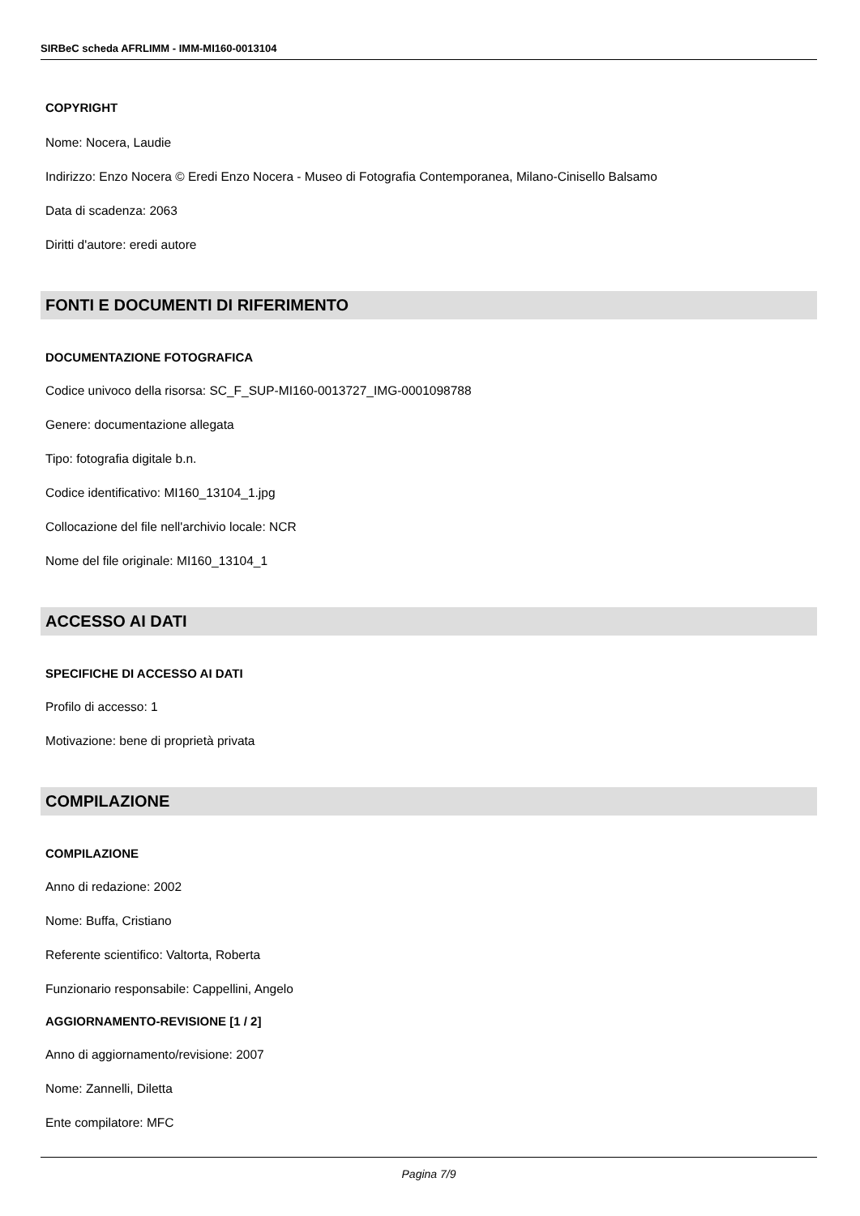SIRBeC scheda AFRLIMM - IMM-MI160-0013104
COPYRIGHT
Nome: Nocera, Laudie
Indirizzo: Enzo Nocera © Eredi Enzo Nocera - Museo di Fotografia Contemporanea, Milano-Cinisello Balsamo
Data di scadenza: 2063
Diritti d'autore: eredi autore
FONTI E DOCUMENTI DI RIFERIMENTO
DOCUMENTAZIONE FOTOGRAFICA
Codice univoco della risorsa: SC_F_SUP-MI160-0013727_IMG-0001098788
Genere: documentazione allegata
Tipo: fotografia digitale b.n.
Codice identificativo: MI160_13104_1.jpg
Collocazione del file nell'archivio locale: NCR
Nome del file originale: MI160_13104_1
ACCESSO AI DATI
SPECIFICHE DI ACCESSO AI DATI
Profilo di accesso: 1
Motivazione: bene di proprietà privata
COMPILAZIONE
COMPILAZIONE
Anno di redazione: 2002
Nome: Buffa, Cristiano
Referente scientifico: Valtorta, Roberta
Funzionario responsabile: Cappellini, Angelo
AGGIORNAMENTO-REVISIONE [1 / 2]
Anno di aggiornamento/revisione: 2007
Nome: Zannelli, Diletta
Ente compilatore: MFC
Pagina 7/9